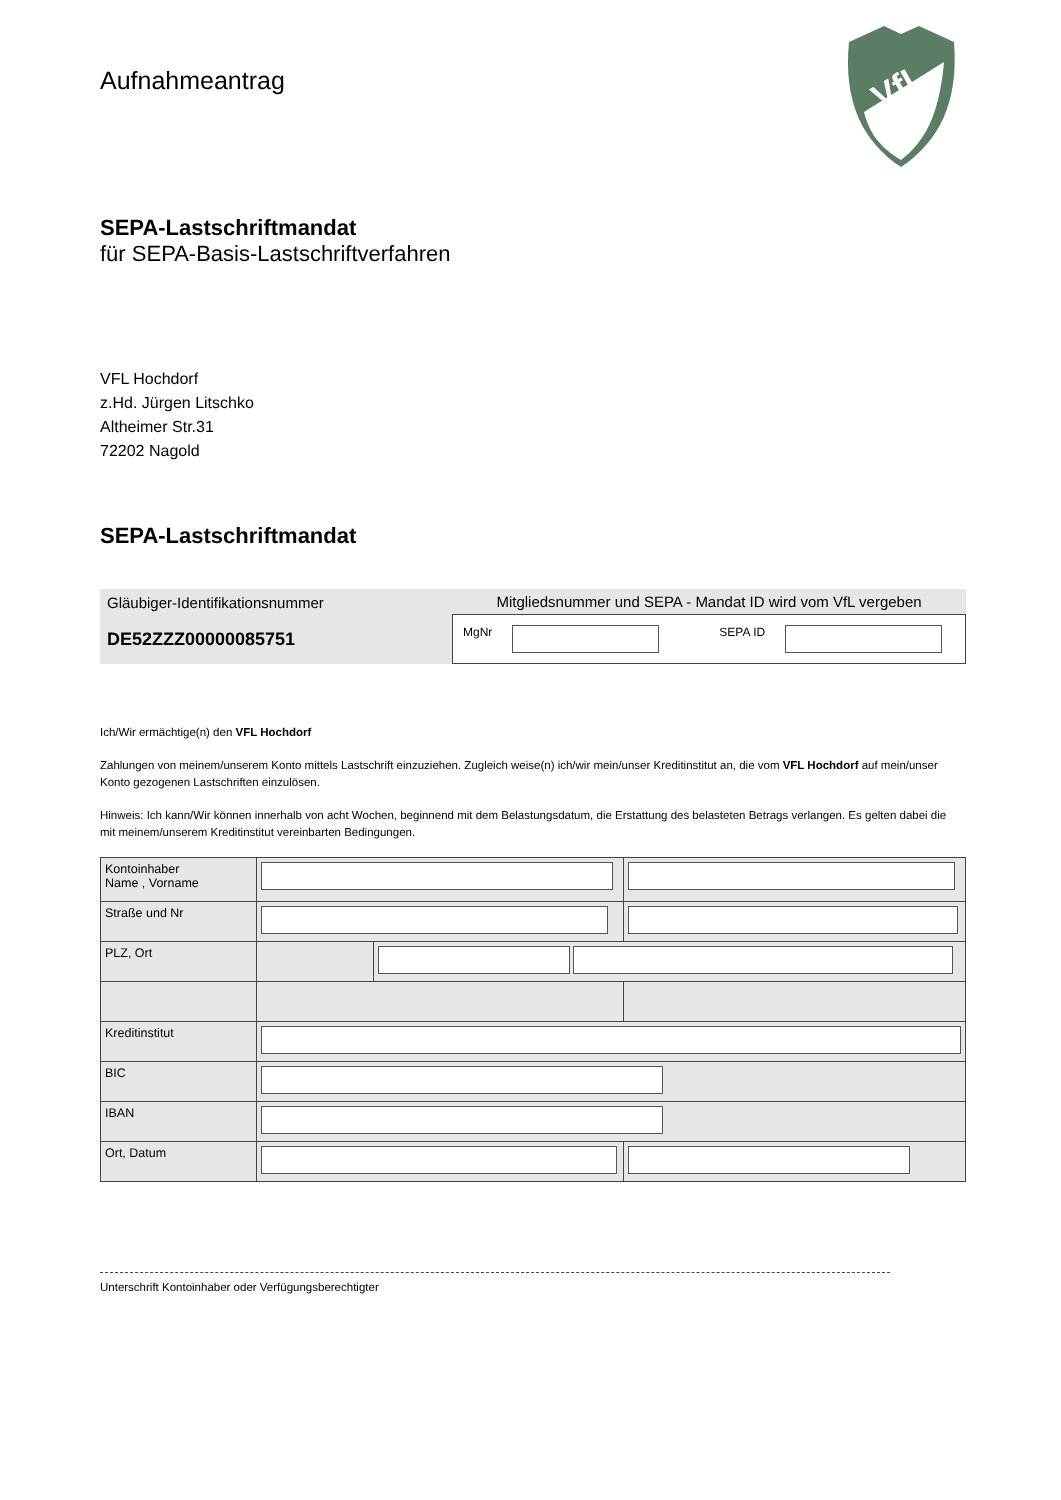Aufnahmeantrag
VfL
SEPA-Lastschriftmandat
für SEPA-Basis-Lastschriftverfahren
VFL Hochdorf
z.Hd. Jürgen Litschko
Altheimer Str.31
72202 Nagold
SEPA-Lastschriftmandat
Gläubiger-Identifikationsnummer
DE52ZZZ00000085751
Mitgliedsnummer und SEPA - Mandat ID wird vom VfL vergeben
MgNr SEPA ID
Ich/Wir ermächtige(n) den VFL Hochdorf
Zahlungen von meinem/unserem Konto mittels Lastschrift einzuziehen. Zugleich weise(n) ich/wir mein/unser Kreditinstitut an, die vom VFL Hochdorf auf mein/unser Konto gezogenen Lastschriften einzulösen.
Hinweis: Ich kann/Wir können innerhalb von acht Wochen, beginnend mit dem Belastungsdatum, die Erstattung des belasteten Betrags verlangen. Es gelten dabei die mit meinem/unserem Kreditinstitut vereinbarten Bedingungen.
| Kontoinhaber Name , Vorname | | | |
| Straße und Nr | | | |
| PLZ, Ort | | | |
| Kreditinstitut | | | |
| BIC | | | |
| IBAN | | | |
| Ort, Datum | | | |
Unterschrift Kontoinhaber oder Verfügungsberechtigter